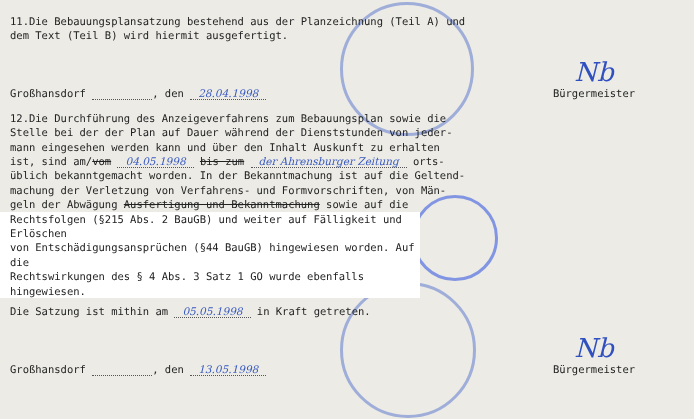11.Die Bebauungsplansatzung bestehend aus der Planzeichnung (Teil A) und
dem Text (Teil B) wird hiermit ausgefertigt.
Großhansdorf , den 28.04.1998 Nb
Bürgermeister
12.Die Durchführung des Anzeigeverfahrens zum Bebauungsplan sowie die
Stelle bei der der Plan auf Dauer während der Dienststunden von jeder-
mann eingesehen werden kann und über den Inhalt Auskunft zu erhalten
ist, sind am/vom 04.05.1998 bis zum der Ahrensburger Zeitung orts-
üblich bekanntgemacht worden. In der Bekanntmachung ist auf die Geltend-
machung der Verletzung von Verfahrens- und Formvorschriften, von Män-
geln der Abwägung Ausfertigung und Bekanntmachung sowie auf die
Rechtsfolgen (§215 Abs. 2 BauGB) und weiter auf Fälligkeit und Erlöschen
von Entschädigungsansprüchen (§44 BauGB) hingewiesen worden. Auf die
Rechtswirkungen des § 4 Abs. 3 Satz 1 GO wurde ebenfalls hingewiesen.
Die Satzung ist mithin am 05.05.1998 in Kraft getreten.
Großhansdorf , den 13.05.1998 Nb
Bürgermeister